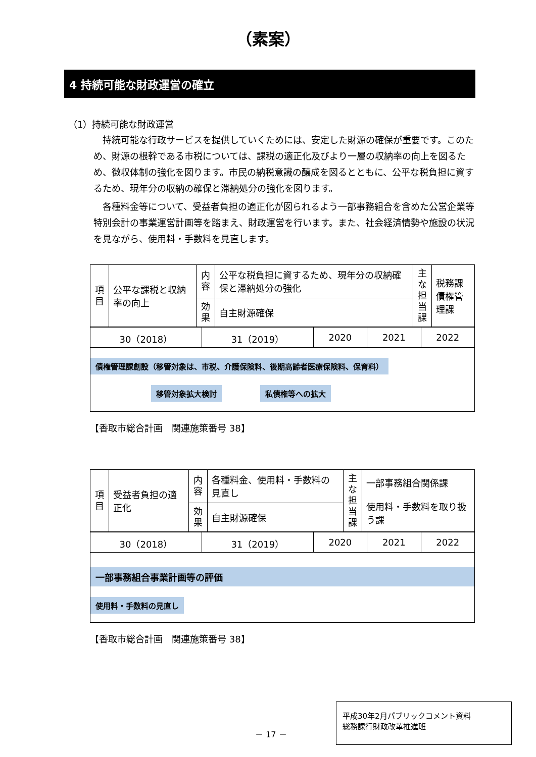（素案）
4 持続可能な財政運営の確立
（1）持続可能な財政運営
持続可能な行政サービスを提供していくためには、安定した財源の確保が重要です。このため、財源の根幹である市税については、課税の適正化及びより一層の収納率の向上を図るため、徴収体制の強化を図ります。市民の納税意識の醸成を図るとともに、公平な税負担に資するため、現年分の収納の確保と滞納処分の強化を図ります。
各種料金等について、受益者負担の適正化が図られるよう一部事務組合を含めた公営企業等特別会計の事業運営計画等を踏まえ、財政運営を行います。また、社会経済情勢や施設の状況を見ながら、使用料・手数料を見直します。
| 項目 | 公平な課税と収納率の向上 | 内容 | 公平な税負担に資するため、現年分の収納確保と滞納処分の強化 | 主な担当課 | 税務課 債権管理課 |
| | | 効果 | 自主財源確保 | | |
| 30（2018） | 31（2019） | 2020 | 2021 | 2022 |
| 債権管理課創設（移管対象は、市税、介護保険料、後期高齢者医療保険料、保育料） 移管対象拡大検討 私債権等への拡大 | | | | |
【香取市総合計画　関連施策番号 38】
| 項目 | 受益者負担の適正化 | 内容 | 各種料金、使用料・手数料の見直し | 主な担当課 | 一部事務組合関係課 使用料・手数料を取り扱う課 |
| | | 効果 | 自主財源確保 | | |
| 30（2018） | 31（2019） | 2020 | 2021 | 2022 |
| 一部事務組合事業計画等の評価 使用料・手数料の見直し | | | | |
【香取市総合計画　関連施策番号 38】
－ 17 －
平成30年2月パブリックコメント資料
総務課行財政改革推進班